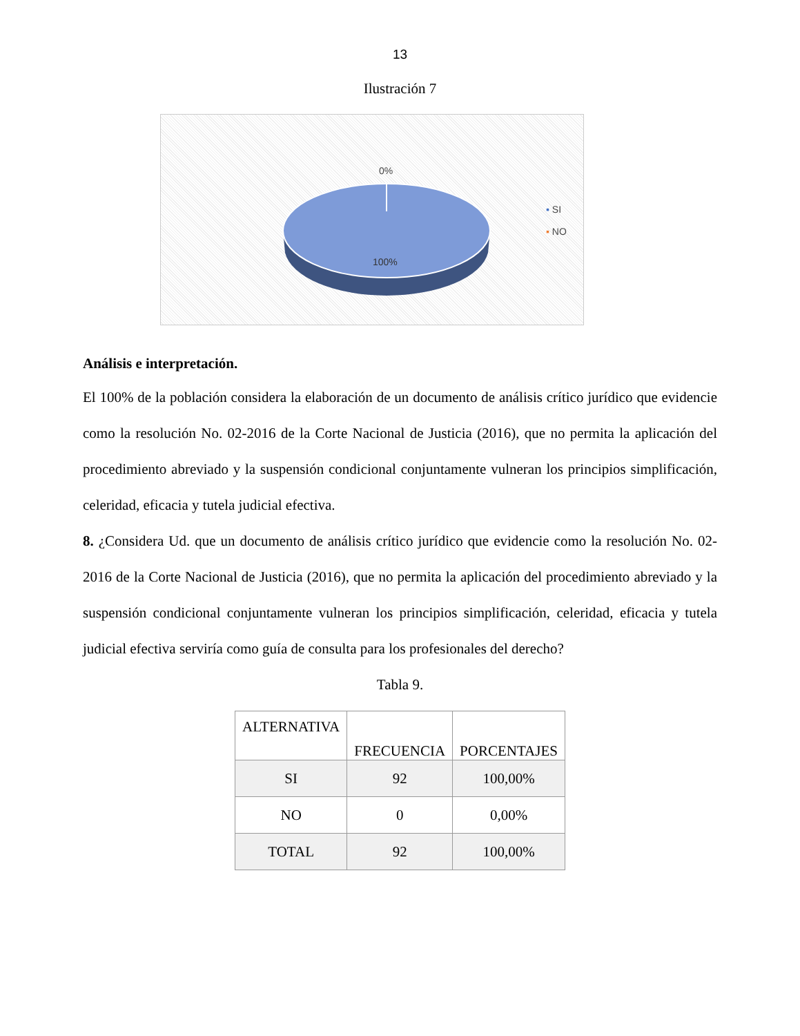13
Ilustración 7
0%
100%
▪ SI
▪ NO
Análisis e interpretación.
El 100% de la población considera la elaboración de un documento de análisis crítico jurídico que evidencie como la resolución No. 02-2016 de la Corte Nacional de Justicia (2016), que no permita la aplicación del procedimiento abreviado y la suspensión condicional conjuntamente vulneran los principios simplificación, celeridad, eficacia y tutela judicial efectiva.
8. ¿Considera Ud. que un documento de análisis crítico jurídico que evidencie como la resolución No. 02-2016 de la Corte Nacional de Justicia (2016), que no permita la aplicación del procedimiento abreviado y la suspensión condicional conjuntamente vulneran los principios simplificación, celeridad, eficacia y tutela judicial efectiva serviría como guía de consulta para los profesionales del derecho?
Tabla 9.
| ALTERNATIVA | FRECUENCIA | PORCENTAJES |
| --- | --- | --- |
| SI | 92 | 100,00% |
| NO | 0 | 0,00% |
| TOTAL | 92 | 100,00% |